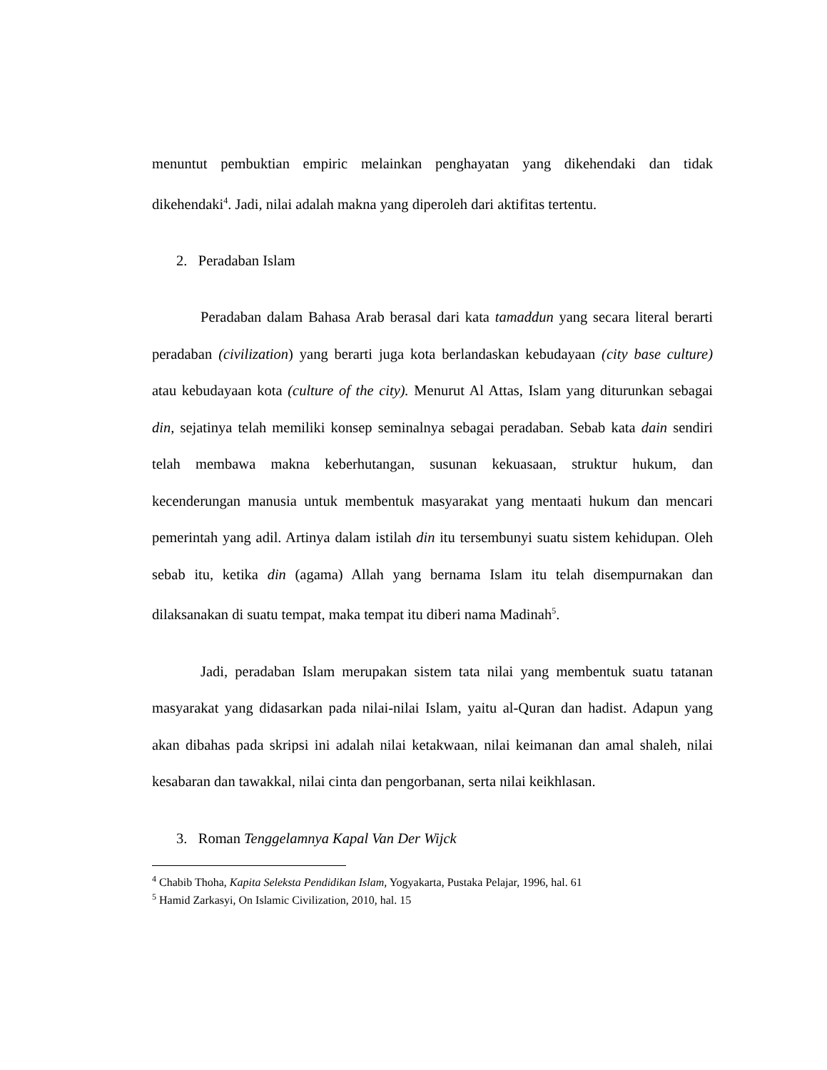menuntut pembuktian empiric melainkan penghayatan yang dikehendaki dan tidak dikehendaki<sup>4</sup>. Jadi, nilai adalah makna yang diperoleh dari aktifitas tertentu.
2. Peradaban Islam
Peradaban dalam Bahasa Arab berasal dari kata tamaddun yang secara literal berarti peradaban (civilization) yang berarti juga kota berlandaskan kebudayaan (city base culture) atau kebudayaan kota (culture of the city). Menurut Al Attas, Islam yang diturunkan sebagai din, sejatinya telah memiliki konsep seminalnya sebagai peradaban. Sebab kata dain sendiri telah membawa makna keberhutangan, susunan kekuasaan, struktur hukum, dan kecenderungan manusia untuk membentuk masyarakat yang mentaati hukum dan mencari pemerintah yang adil. Artinya dalam istilah din itu tersembunyi suatu sistem kehidupan. Oleh sebab itu, ketika din (agama) Allah yang bernama Islam itu telah disempurnakan dan dilaksanakan di suatu tempat, maka tempat itu diberi nama Madinah<sup>5</sup>.
Jadi, peradaban Islam merupakan sistem tata nilai yang membentuk suatu tatanan masyarakat yang didasarkan pada nilai-nilai Islam, yaitu al-Quran dan hadist. Adapun yang akan dibahas pada skripsi ini adalah nilai ketakwaan, nilai keimanan dan amal shaleh, nilai kesabaran dan tawakkal, nilai cinta dan pengorbanan, serta nilai keikhlasan.
3. Roman Tenggelamnya Kapal Van Der Wijck
<sup>4</sup> Chabib Thoha, Kapita Seleksta Pendidikan Islam, Yogyakarta, Pustaka Pelajar, 1996, hal. 61
<sup>5</sup> Hamid Zarkasyi, On Islamic Civilization, 2010, hal. 15